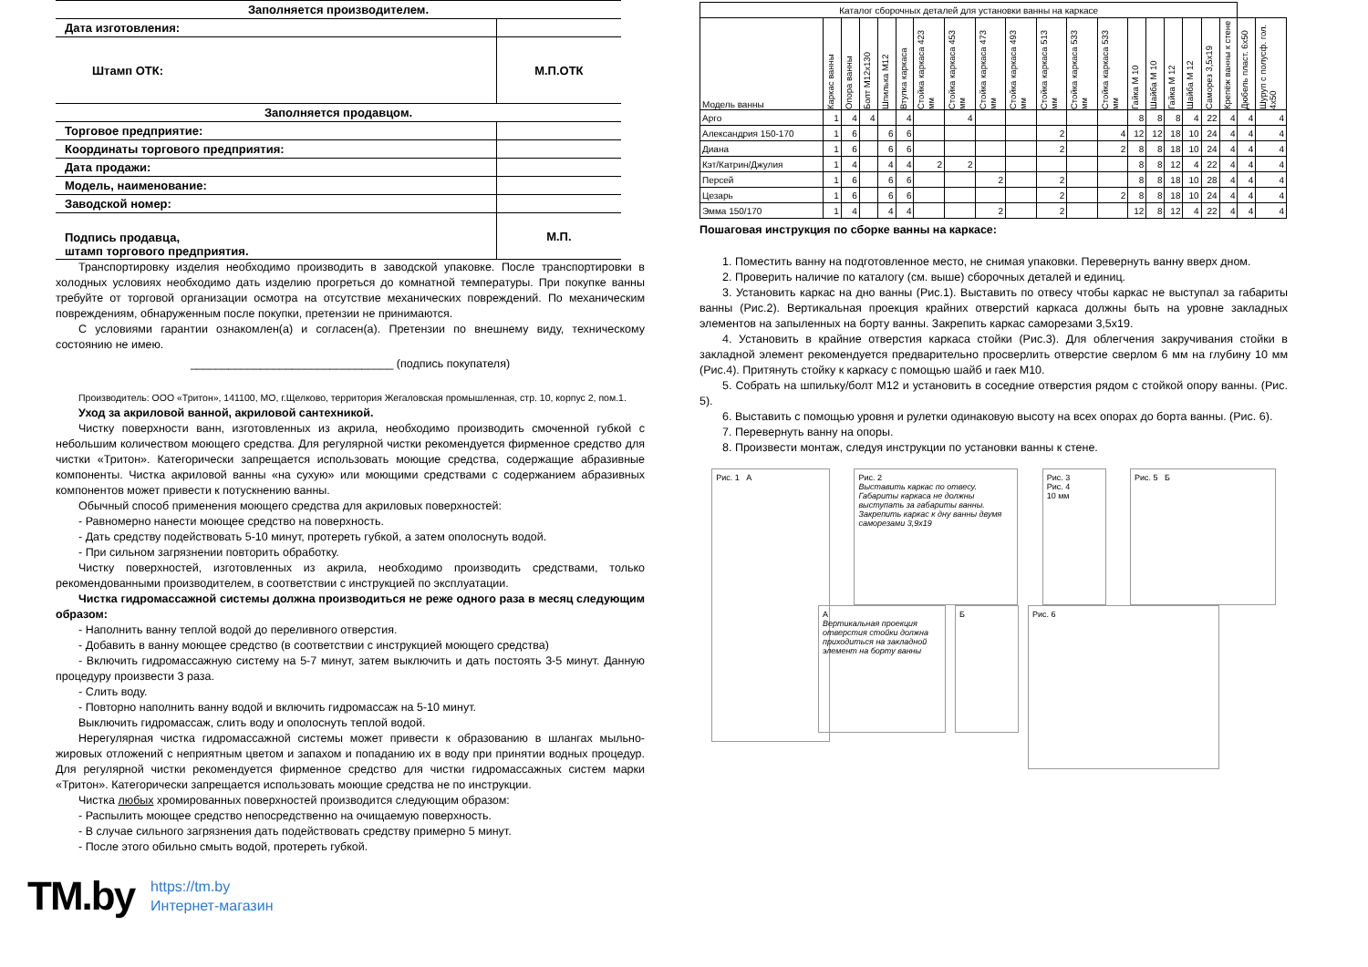| Заполняется производителем. | |
| Дата изготовления: | |
| Штамп ОТК: | М.П.ОТК |
| Заполняется продавцом. | |
| Торговое предприятие: | |
| Координаты торгового предприятия: | |
| Дата продажи: | |
| Модель, наименование: | |
| Заводской номер: | |
| Подпись продавца, штамп торгового предприятия. | М.П. |
Транспортировку изделия необходимо производить в заводской упаковке. После транспортировки в холодных условиях необходимо дать изделию прогреться до комнатной температуры. При покупке ванны требуйте от торговой организации осмотра на отсутствие механических повреждений. По механическим повреждениям, обнаруженным после покупки, претензии не принимаются.
С условиями гарантии ознакомлен(а) и согласен(а). Претензии по внешнему виду, техническому состоянию не имею.
________________________________ (подпись покупателя)
Производитель: ООО «Тритон», 141100, МО, г.Щелково, территория Жегаловская промышленная, стр. 10, корпус 2, пом.1.
Уход за акриловой ванной, акриловой сантехникой.
Чистку поверхности ванн, изготовленных из акрила, необходимо производить смоченной губкой с небольшим количеством моющего средства. Для регулярной чистки рекомендуется фирменное средство для чистки «Тритон». Категорически запрещается использовать моющие средства, содержащие абразивные компоненты. Чистка акриловой ванны «на сухую» или моющими средствами с содержанием абразивных компонентов может привести к потускнению ванны.
Обычный способ применения моющего средства для акриловых поверхностей:
- Равномерно нанести моющее средство на поверхность.
- Дать средству подействовать 5-10 минут, протереть губкой, а затем ополоснуть водой.
- При сильном загрязнении повторить обработку.
Чистку поверхностей, изготовленных из акрила, необходимо производить средствами, только рекомендованными производителем, в соответствии с инструкцией по эксплуатации.
Чистка гидромассажной системы должна производиться не реже одного раза в месяц следующим образом:
- Наполнить ванну теплой водой до переливного отверстия.
- Добавить в ванну моющее средство (в соответствии с инструкцией моющего средства)
- Включить гидромассажную систему на 5-7 минут, затем выключить и дать постоять 3-5 минут. Данную процедуру произвести 3 раза.
- Слить воду.
- Повторно наполнить ванну водой и включить гидромассаж на 5-10 минут.
Выключить гидромассаж, слить воду и ополоснуть теплой водой.
Нерегулярная чистка гидромассажной системы может привести к образованию в шлангах мыльно-жировых отложений с неприятным цветом и запахом и попаданию их в воду при принятии водных процедур. Для регулярной чистки рекомендуется фирменное средство для чистки гидромассажных систем марки «Тритон». Категорически запрещается использовать моющие средства не по инструкции.
Чистка любых хромированных поверхностей производится следующим образом:
- Распылить моющее средство непосредственно на очищаемую поверхность.
- В случае сильного загрязнения дать подействовать средству примерно 5 минут.
- После этого обильно смыть водой, протереть губкой.
TM.by https://tm.by
Интернет-магазин
| Каталог сборочных деталей для установки ванны на каркасе | | | | | | | | | | | | | | | | | | | | |
| --- | --- | --- | --- | --- | --- | --- | --- | --- | --- | --- | --- | --- | --- | --- | --- | --- | --- | --- | --- | --- |
| Модель ванны | Каркас ванны | Опора ванны | Болт М12х130 | Шпилька М12 | Втулка каркаса | Стойка каркаса 423 мм | Стойка каркаса 453 мм | Стойка каркаса 473 мм | Стойка каркаса 493 мм | Стойка каркаса 513 мм | Стойка каркаса 533 мм | Стойка каркаса 533 мм | Гайка М 10 | Шайба М 10 | Гайка М 12 | Шайба М 12 | Саморез 3,5х19 | Крепёж ванны к стене | Дюбель пласт. 6х50 | Шуруп с полусф. гол. 4х50 |
| Арго | 1 | 4 | 4 | | 4 | | 4 | | | | | | 8 | 8 | 8 | 4 | 22 | 4 | 4 | 4 |
| Александрия 150-170 | 1 | 6 | | 6 | 6 | | | | | 2 | | 4 | 12 | 12 | 18 | 10 | 24 | 4 | 4 | 4 |
| Диана | 1 | 6 | | 6 | 6 | | | | | 2 | | 2 | 8 | 8 | 18 | 10 | 24 | 4 | 4 | 4 |
| Кэт/Катрин/Джулия | 1 | 4 | | 4 | 4 | 2 | 2 | | | | | | 8 | 8 | 12 | 4 | 22 | 4 | 4 | 4 |
| Персей | 1 | 6 | | 6 | 6 | | | 2 | | 2 | | | 8 | 8 | 18 | 10 | 28 | 4 | 4 | 4 |
| Цезарь | 1 | 6 | | 6 | 6 | | | | | 2 | | 2 | 8 | 8 | 18 | 10 | 24 | 4 | 4 | 4 |
| Эмма 150/170 | 1 | 4 | | 4 | 4 | | | 2 | | 2 | | | 12 | 8 | 12 | 4 | 22 | 4 | 4 | 4 |
Пошаговая инструкция по сборке ванны на каркасе:
1. Поместить ванну на подготовленное место, не снимая упаковки. Перевернуть ванну вверх дном.
2. Проверить наличие по каталогу (см. выше) сборочных деталей и единиц.
3. Установить каркас на дно ванны (Рис.1). Выставить по отвесу чтобы каркас не выступал за габариты ванны (Рис.2). Вертикальная проекция крайних отверстий каркаса должны быть на уровне закладных элементов на запыленных на борту ванны. Закрепить каркас саморезами 3,5х19.
4. Установить в крайние отверстия каркаса стойки (Рис.3). Для облегчения закручивания стойки в закладной элемент рекомендуется предварительно просверлить отверстие сверлом 6 мм на глубину 10 мм (Рис.4). Притянуть стойку к каркасу с помощью шайб и гаек М10.
5. Собрать на шпильку/болт М12 и установить в соседние отверстия рядом с стойкой опору ванны. (Рис. 5).
6. Выставить с помощью уровня и рулетки одинаковую высоту на всех опорах до борта ванны. (Рис. 6).
7. Перевернуть ванну на опоры.
8. Произвести монтаж, следуя инструкции по установки ванны к стене.
Рис. 1 А
Рис. 2
Выставить каркас по отвесу. Габариты каркаса не должны выступать за габариты ванны. Закрепить каркас к дну ванны двумя саморезами 3,9х19
Рис. 3
Рис. 4
10 мм
Рис. 5 Б
А
Вертикальная проекция отверстия стойки должна приходиться на закладной элемент на борту ванны
Б
Рис. 6